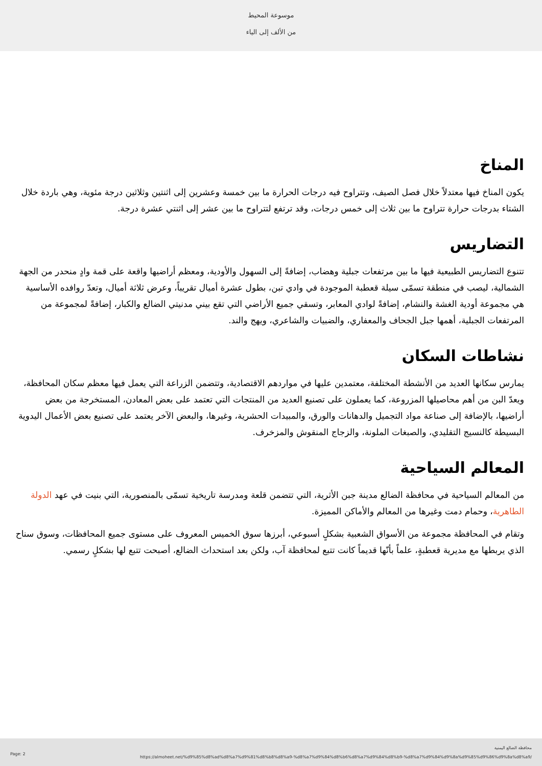موسوعة المحيط
من الألف إلى الياء
المناخ
يكون المناخ فيها معتدلاً خلال فصل الصيف، وتتراوح فيه درجات الحرارة ما بين خمسة وعشرين إلى اثنتين وثلاثين درجة مئوية، وهي باردة خلال الشتاء بدرجات حرارة تتراوح ما بين ثلاث إلى خمس درجات، وقد ترتفع لتتراوح ما بين عشر إلى اثنتي عشرة درجة.
التضاريس
تتنوع التضاريس الطبيعية فيها ما بين مرتفعات جبلية وهضاب، إضافةً إلى السهول والأودية، ومعظم أراضيها واقعة على قمة وادٍ منحدر من الجهة الشمالية، ليصب في منطقة تسمّى سيلة قعطبة الموجودة في وادي تبن، بطول عشرة أميال تقريباً، وعرض ثلاثة أميال، وتعدّ روافده الأساسية هي مجموعة أودية الغشة والنشام، إضافةً لوادي المعابر، وتسقي جميع الأراضي التي تقع بيني مدنيتي الضالع والكبار، إضافةً لمجموعة من المرتفعات الجبلية، أهمها جبل الجحاف والمعفاري، والضبيات والشاعري، ويهج والند.
نشاطات السكان
يمارس سكانها العديد من الأنشطة المختلفة، معتمدين عليها في مواردهم الاقتصادية، وتتضمن الزراعة التي يعمل فيها معظم سكان المحافظة، ويعدّ البن من أهم محاصيلها المزروعة، كما يعملون على تصنيع العديد من المنتجات التي تعتمد على بعض المعادن، المستخرجة من بعض أراضيها، بالإضافة إلى صناعة مواد التجميل والدهانات والورق، والمبيدات الحشرية، وغيرها، والبعض الآخر يعتمد على تصنيع بعض الأعمال اليدوية البسيطة كالنسيج التقليدي، والصبغات الملونة، والزجاج المنقوش والمزخرف.
المعالم السياحية
من المعالم السياحية في محافظة الضالع مدينة جبن الأثرية، التي تتضمن قلعة ومدرسة تاريخية تسمّى بالمنصورية، التي بنيت في عهد الدولة الطاهرية، وحمام دمت وغيرها من المعالم والأماكن المميزة.
وتقام في المحافظة مجموعة من الأسواق الشعبية بشكلٍ أسبوعي، أبرزها سوق الخميس المعروف على مستوى جميع المحافظات، وسوق سناح الذي يربطها مع مديرية قعطبةٍ، علماً بأنّها قديماً كانت تتبع لمحافظة آب، ولكن بعد استحداث الضالع، أصبحت تتبع لها بشكلٍ رسمي.
Page: 2
محافظة الضالع اليمنية
https://almoheet.net/%d9%85%d8%ad%d8%a7%d9%81%d8%b8%d8%a9-%d8%a7%d9%84%d8%b6%d8%a7%d9%84%d8%b9-%d8%a7%d9%84%d9%8a%d9%85%d9%86%d9%8a%d8%a9/